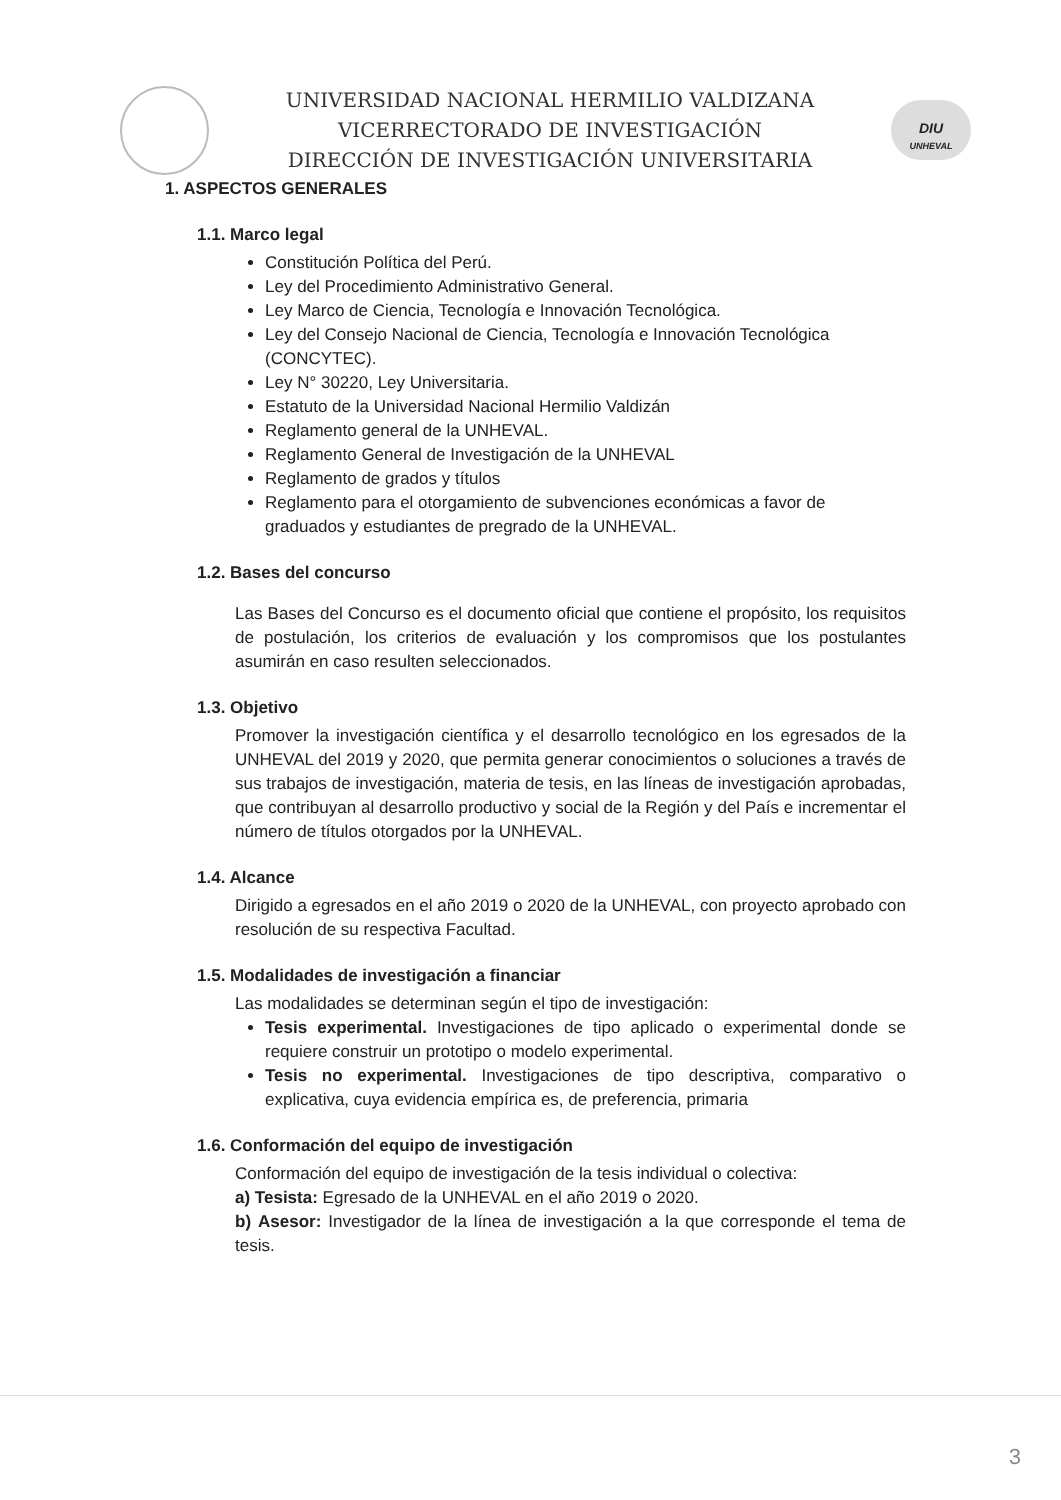UNIVERSIDAD NACIONAL HERMILIO VALDIZANA
VICERRECTORADO DE INVESTIGACIÓN
DIRECCIÓN DE INVESTIGACIÓN UNIVERSITARIA
DIU
UNHEVAL
1. ASPECTOS GENERALES
1.1. Marco legal
Constitución Política del Perú.
Ley del Procedimiento Administrativo General.
Ley Marco de Ciencia, Tecnología e Innovación Tecnológica.
Ley del Consejo Nacional de Ciencia, Tecnología e Innovación Tecnológica (CONCYTEC).
Ley N° 30220, Ley Universitaria.
Estatuto de la Universidad Nacional Hermilio Valdizán
Reglamento general de la UNHEVAL.
Reglamento General de Investigación de la UNHEVAL
Reglamento de grados y títulos
Reglamento para el otorgamiento de subvenciones económicas a favor de graduados y estudiantes de pregrado de la UNHEVAL.
1.2. Bases del concurso
Las Bases del Concurso es el documento oficial que contiene el propósito, los requisitos de postulación, los criterios de evaluación y los compromisos que los postulantes asumirán en caso resulten seleccionados.
1.3. Objetivo
Promover la investigación científica y el desarrollo tecnológico en los egresados de la UNHEVAL del 2019 y 2020, que permita generar conocimientos o soluciones a través de sus trabajos de investigación, materia de tesis, en las líneas de investigación aprobadas, que contribuyan al desarrollo productivo y social de la Región y del País e incrementar el número de títulos otorgados por la UNHEVAL.
1.4. Alcance
Dirigido a egresados en el año 2019 o 2020 de la UNHEVAL, con proyecto aprobado con resolución de su respectiva Facultad.
1.5. Modalidades de investigación a financiar
Las modalidades se determinan según el tipo de investigación:
Tesis experimental. Investigaciones de tipo aplicado o experimental donde se requiere construir un prototipo o modelo experimental.
Tesis no experimental. Investigaciones de tipo descriptiva, comparativo o explicativa, cuya evidencia empírica es, de preferencia, primaria
1.6. Conformación del equipo de investigación
Conformación del equipo de investigación de la tesis individual o colectiva:
a) Tesista: Egresado de la UNHEVAL en el año 2019 o 2020.
b) Asesor: Investigador de la línea de investigación a la que corresponde el tema de tesis.
3